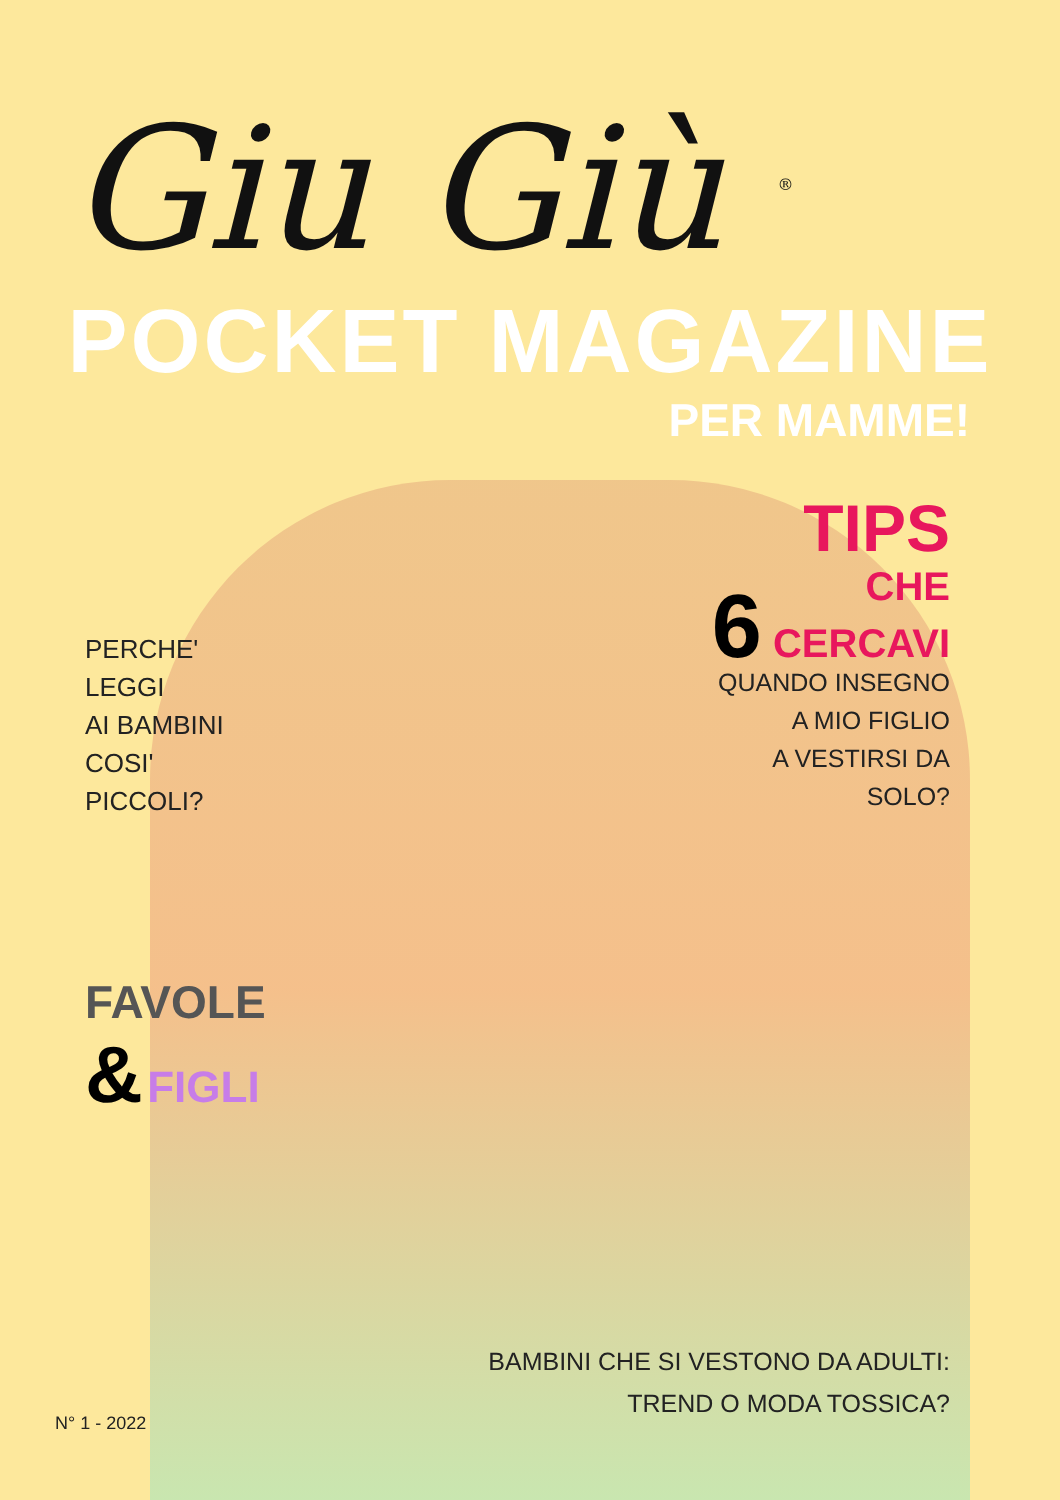Giu Giù <sup>®</sup>
POCKET MAGAZINE
PER MAMME!
PERCHE'
LEGGI
AI BAMBINI
COSI'
PICCOLI?
TIPS
CHE
6 CERCAVI
QUANDO INSEGNO
A MIO FIGLIO
A VESTIRSI DA
SOLO?
FAVOLE
& FIGLI
BAMBINI CHE SI VESTONO DA ADULTI:
TREND O MODA TOSSICA?
N° 1 - 2022